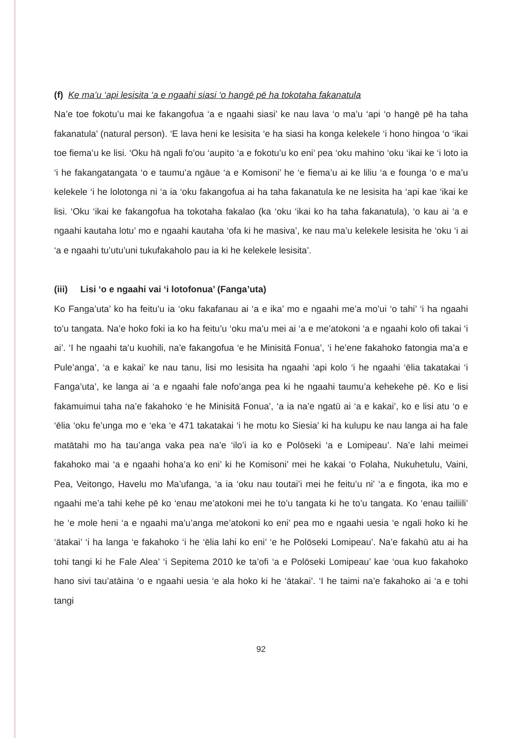(f) Ke ma’u ‘api lesisita ‘a e ngaahi siasi ‘o hangē pē ha tokotaha fakanatula
Na’e toe fokotu’u mai ke fakangofua ‘a e ngaahi siasi’ ke nau lava ‘o ma’u ‘api ‘o hangē pē ha taha fakanatula’ (natural person). ‘E lava heni ke lesisita ‘e ha siasi ha konga kelekele ‘i hono hingoa ‘o ‘ikai toe fiema’u ke lisi. ‘Oku hā ngali fo’ou ‘aupito ‘a e fokotu’u ko eni’ pea ‘oku mahino ‘oku ‘ikai ke ‘i loto ia ‘i he fakangatangata ‘o e taumu’a ngāue ‘a e Komisoni’ he ‘e fiema’u ai ke liliu ‘a e founga ‘o e ma’u kelekele ‘i he lolotonga ni ‘a ia ‘oku fakangofua ai ha taha fakanatula ke ne lesisita ha ‘api kae ‘ikai ke lisi. ‘Oku ‘ikai ke fakangofua ha tokotaha fakalao (ka ‘oku ‘ikai ko ha taha fakanatula), ‘o kau ai ‘a e ngaahi kautaha lotu’ mo e ngaahi kautaha ‘ofa ki he masiva’, ke nau ma’u kelekele lesisita he ‘oku ‘i ai ‘a e ngaahi tu’utu’uni tukufakaholo pau ia ki he kelekele lesisita’.
(iii) Lisi ‘o e ngaahi vai ‘i lotofonua’ (Fanga’uta)
Ko Fanga’uta’ ko ha feitu’u ia ‘oku fakafanau ai ‘a e ika’ mo e ngaahi me’a mo’ui ‘o tahi’ ‘i ha ngaahi to’u tangata. Na’e hoko foki ia ko ha feitu’u ‘oku ma’u mei ai ‘a e me’atokoni ‘a e ngaahi kolo ofi takai ‘i ai’. ‘I he ngaahi ta’u kuohili, na’e fakangofua ‘e he Minisitā Fonua’, ‘i he’ene fakahoko fatongia ma’a e Pule’anga’, ‘a e kakai’ ke nau tanu, lisi mo lesisita ha ngaahi ‘api kolo ‘i he ngaahi ‘ēlia takatakai ‘i Fanga’uta’, ke langa ai ‘a e ngaahi fale nofo’anga pea ki he ngaahi taumu’a kehekehe pē. Ko e lisi fakamuimui taha na’e fakahoko ‘e he Minisitā Fonua’, ‘a ia na’e ngatū ai ‘a e kakai’, ko e lisi atu ‘o e ‘ēlia ‘oku fe’unga mo e ‘eka ‘e 471 takatakai ‘i he motu ko Siesia’ ki ha kulupu ke nau langa ai ha fale matātahi mo ha tau’anga vaka pea na’e ‘ilo’i ia ko e Polōseki ‘a e Lomipeau’. Na’e lahi meimei fakahoko mai ‘a e ngaahi hoha’a ko eni’ ki he Komisoni’ mei he kakai ‘o Folaha, Nukuhetulu, Vaini, Pea, Veitongo, Havelu mo Ma’ufanga, ‘a ia ‘oku nau toutai’i mei he feitu’u ni’ ‘a e fingota, ika mo e ngaahi me’a tahi kehe pē ko ‘enau me’atokoni mei he to’u tangata ki he to’u tangata. Ko ‘enau tailiili’ he ‘e mole heni ‘a e ngaahi ma’u’anga me’atokoni ko eni’ pea mo e ngaahi uesia ‘e ngali hoko ki he ‘ātakai’ ‘i ha langa ‘e fakahoko ‘i he ‘ēlia lahi ko eni’ ‘e he Polōseki Lomipeau’. Na’e fakahū atu ai ha tohi tangi ki he Fale Alea’ ‘i Sepitema 2010 ke ta’ofi ‘a e Polōseki Lomipeau’ kae ‘oua kuo fakahoko hano sivi tau’atāina ‘o e ngaahi uesia ‘e ala hoko ki he ‘ātakai’. ‘I he taimi na’e fakahoko ai ‘a e tohi tangi
92